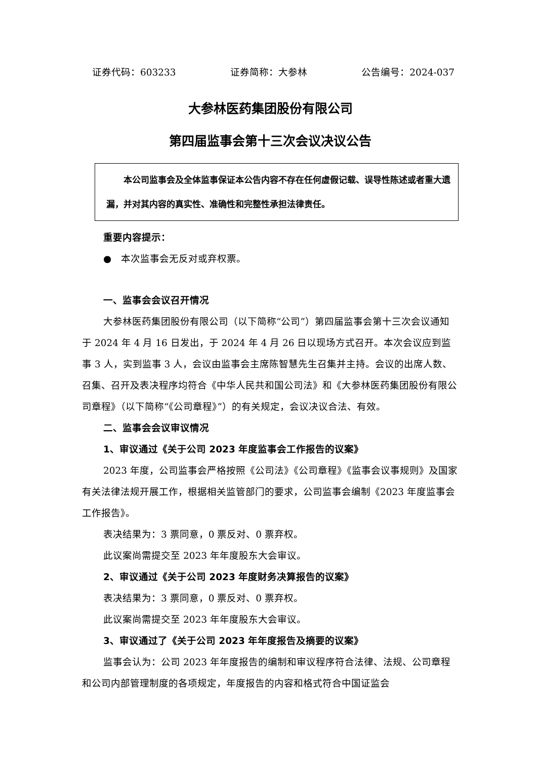证券代码：603233 证券简称：大参林 公告编号：2024-037
大参林医药集团股份有限公司
第四届监事会第十三次会议决议公告
　　本公司监事会及全体监事保证本公告内容不存在任何虚假记载、误导性陈述或者重大遗漏，并对其内容的真实性、准确性和完整性承担法律责任。
重要内容提示：
●　本次监事会无反对或弃权票。
一、监事会会议召开情况
大参林医药集团股份有限公司（以下简称“公司”）第四届监事会第十三次会议通知于 2024 年 4 月 16 日发出，于 2024 年 4 月 26 日以现场方式召开。本次会议应到监事 3 人，实到监事 3 人，会议由监事会主席陈智慧先生召集并主持。会议的出席人数、召集、召开及表决程序均符合《中华人民共和国公司法》和《大参林医药集团股份有限公司章程》（以下简称“《公司章程》”）的有关规定，会议决议合法、有效。
二、监事会会议审议情况
1、审议通过《关于公司 2023 年度监事会工作报告的议案》
2023 年度，公司监事会严格按照《公司法》《公司章程》《监事会议事规则》及国家有关法律法规开展工作，根据相关监管部门的要求，公司监事会编制《2023 年度监事会工作报告》。
表决结果为：3 票同意，0 票反对、0 票弃权。
此议案尚需提交至 2023 年年度股东大会审议。
2、审议通过《关于公司 2023 年度财务决算报告的议案》
表决结果为：3 票同意，0 票反对、0 票弃权。
此议案尚需提交至 2023 年年度股东大会审议。
3、审议通过了《关于公司 2023 年年度报告及摘要的议案》
监事会认为：公司 2023 年年度报告的编制和审议程序符合法律、法规、公司章程和公司内部管理制度的各项规定，年度报告的内容和格式符合中国证监会